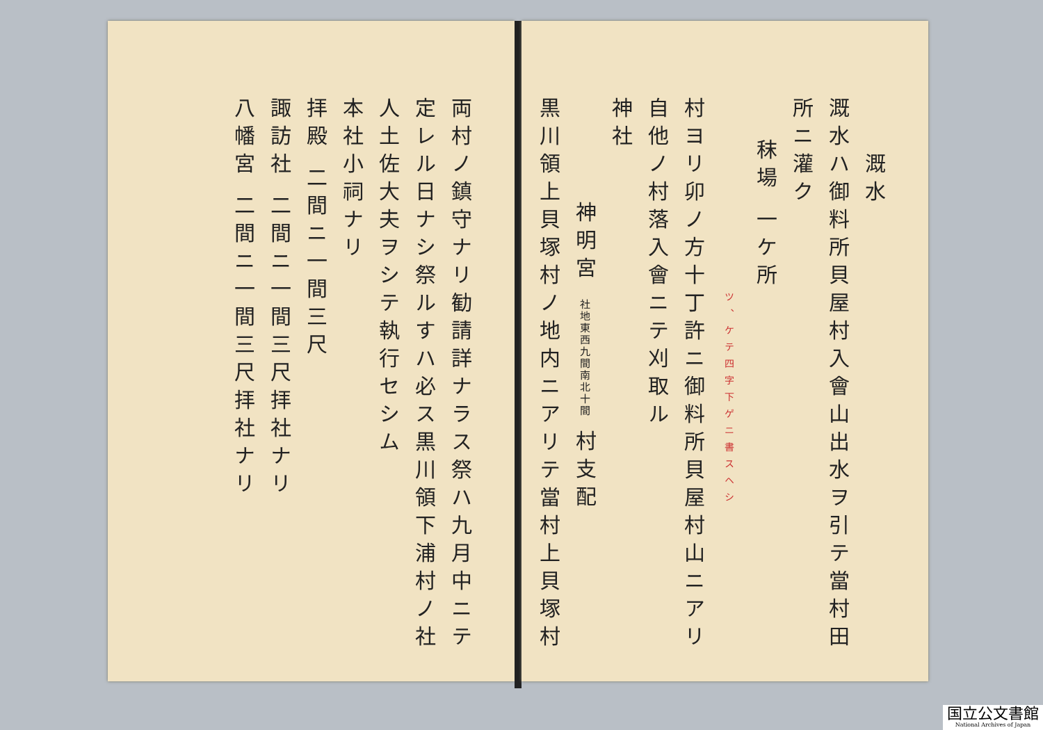溉水
溉水ハ御料所貝屋村入會山出水ヲ引テ當村田
所ニ灌ク
秣場 一ケ所
ツ、ケテ四字下ゲニ書スヘシ
村ヨリ卯ノ方十丁許ニ御料所貝屋村山ニアリ
自他ノ村落入會ニテ刈取ル
神社
神明宮 社地東西九間南北十間 村支配
黒川領上貝塚村ノ地内ニアリテ當村上貝塚村
両村ノ鎮守ナリ勧請詳ナラス祭ハ九月中ニテ
定レル日ナシ祭ルすハ必ス黒川領下浦村ノ社
人土佐大夫ヲシテ執行セシム
本社小祠ナリ
拝殿 二間ニ一間三尺
諏訪社 二間ニ一間三尺拝社ナリ
八幡宮 二間ニ一間三尺拝社ナリ
国立公文書館
National Archives of Japan